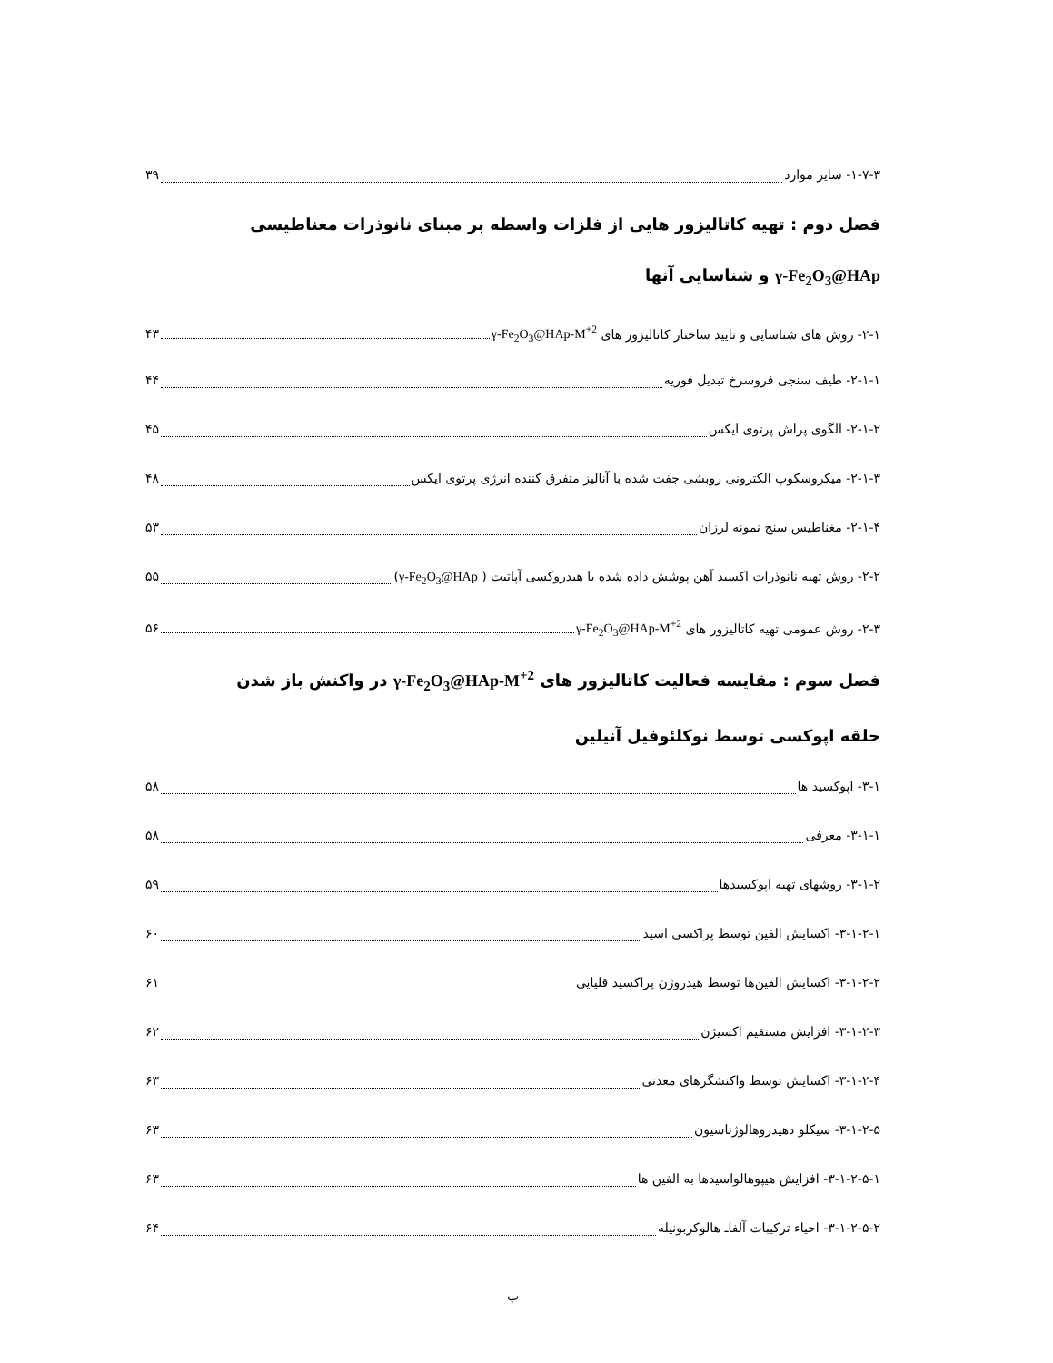۱-۷-۳- سایر موارد ۳۹
فصل دوم : تهیه کاتالیزور هایی از فلزات واسطه بر مبنای نانوذرات مغناطیسی
γ-Fe<sub>2</sub>O<sub>3</sub>@HAp و شناسایی آنها
۲-۱- روش های شناسایی و تایید ساختار کاتالیزور های γ-Fe<sub>2</sub>O<sub>3</sub>@HAp-M<sup>+2</sup> ۴۳
۲-۱-۱- طیف سنجی فروسرخ تبدیل فوریه ۴۴
۲-۱-۲- الگوی پراش پرتوی ایکس ۴۵
۲-۱-۳- میکروسکوپ الکترونی روبشی جفت شده با آنالیز متفرق کننده انرژی پرتوی ایکس ۴۸
۲-۱-۴- مغناطیس سنج نمونه لرزان ۵۳
۲-۲- روش تهیه نانوذرات اکسید آهن پوشش داده شده با هیدروکسی آپاتیت ( γ-Fe<sub>2</sub>O<sub>3</sub>@HAp) ۵۵
۲-۳- روش عمومی تهیه کاتالیزور های γ-Fe<sub>2</sub>O<sub>3</sub>@HAp-M<sup>+2</sup> ۵۶
فصل سوم : مقایسه فعالیت کاتالیزور های γ-Fe<sub>2</sub>O<sub>3</sub>@HAp-M<sup>+2</sup> در واکنش باز شدن
حلقه اپوکسی توسط نوکلئوفیل آنیلین
۳-۱- اپوکسید ها ۵۸
۳-۱-۱- معرفی ۵۸
۳-۱-۲- روشهای تهیه اپوکسیدها ۵۹
۳-۱-۲-۱- اکسایش الفین توسط پراکسی اسید ۶۰
۳-۱-۲-۲- اکسایش الفین‌ها توسط هیدروژن پراکسید قلیایی ۶۱
۳-۱-۲-۳- افزایش مستقیم اکسیژن ۶۲
۳-۱-۲-۴- اکسایش توسط واکنشگرهای معدنی ۶۳
۳-۱-۲-۵- سیکلو دهیدروهالوژناسیون ۶۳
۳-۱-۲-۵-۱- افزایش هیپوهالواسیدها به الفین ها ۶۳
۳-۱-۲-۵-۲- احیاء ترکیبات آلفاـ هالوکربونیله ۶۴
ب